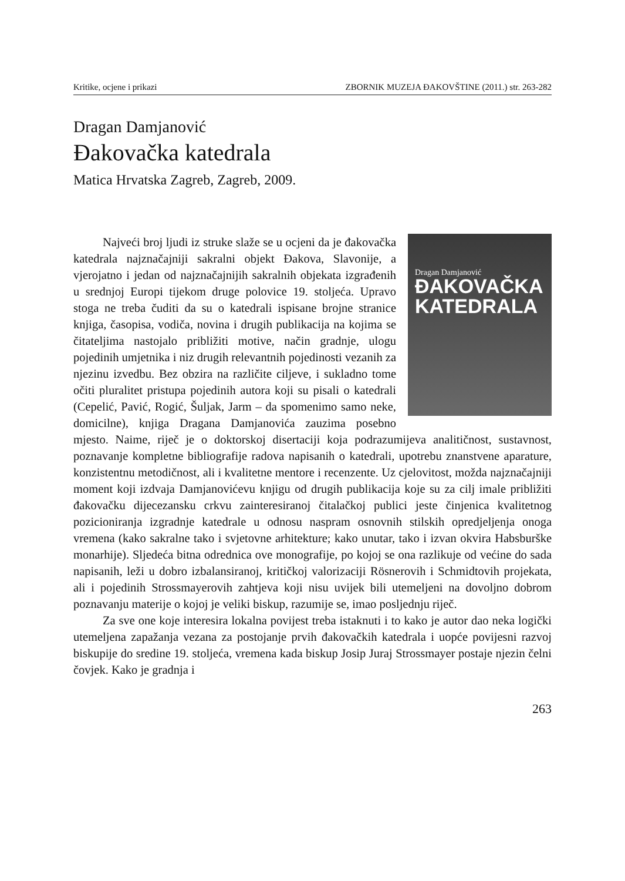Kritike, ocjene i prikazi ZBORNIK MUZEJA ĐAKOVŠTINE (2011.) str. 263-282
Dragan Damjanović
Đakovačka katedrala
Matica Hrvatska Zagreb, Zagreb, 2009.
Dragan Damjanović
ĐAKOVAČKA
KATEDRALA
Najveći broj ljudi iz struke slaže se u ocjeni da je đakovačka katedrala najznačajniji sakralni objekt Đakova, Slavonije, a vjerojatno i jedan od najznačajnijih sakralnih objekata izgrađenih u srednjoj Europi tijekom druge polovice 19. stoljeća. Upravo stoga ne treba čuditi da su o katedrali ispisane brojne stranice knjiga, časopisa, vodiča, novina i drugih publikacija na kojima se čitateljima nastojalo približiti motive, način gradnje, ulogu pojedinih umjetnika i niz drugih relevantnih pojedinosti vezanih za njezinu izvedbu. Bez obzira na različite ciljeve, i sukladno tome očiti pluralitet pristupa pojedinih autora koji su pisali o katedrali (Cepelić, Pavić, Rogić, Šuljak, Jarm – da spomenimo samo neke, domicilne), knjiga Dragana Damjanovića zauzima posebno mjesto. Naime, riječ je o doktorskoj disertaciji koja podrazumijeva analitičnost, sustavnost, poznavanje kompletne bibliografije radova napisanih o katedrali, upotrebu znanstvene aparature, konzistentnu metodičnost, ali i kvalitetne mentore i recenzente. Uz cjelovitost, možda najznačajniji moment koji izdvaja Damjanovićevu knjigu od drugih publikacija koje su za cilj imale približiti đakovačku dijecezansku crkvu zainteresiranoj čitalačkoj publici jeste činjenica kvalitetnog pozicioniranja izgradnje katedrale u odnosu naspram osnovnih stilskih opredjeljenja onoga vremena (kako sakralne tako i svjetovne arhitekture; kako unutar, tako i izvan okvira Habsburške monarhije). Sljedeća bitna odrednica ove monografije, po kojoj se ona razlikuje od većine do sada napisanih, leži u dobro izbalansiranoj, kritičkoj valorizaciji Rösnerovih i Schmidtovih projekata, ali i pojedinih Strossmayerovih zahtjeva koji nisu uvijek bili utemeljeni na dovoljno dobrom poznavanju materije o kojoj je veliki biskup, razumije se, imao posljednju riječ.
Za sve one koje interesira lokalna povijest treba istaknuti i to kako je autor dao neka logički utemeljena zapažanja vezana za postojanje prvih đakovačkih katedrala i uopće povijesni razvoj biskupije do sredine 19. stoljeća, vremena kada biskup Josip Juraj Strossmayer postaje njezin čelni čovjek. Kako je gradnja i
263